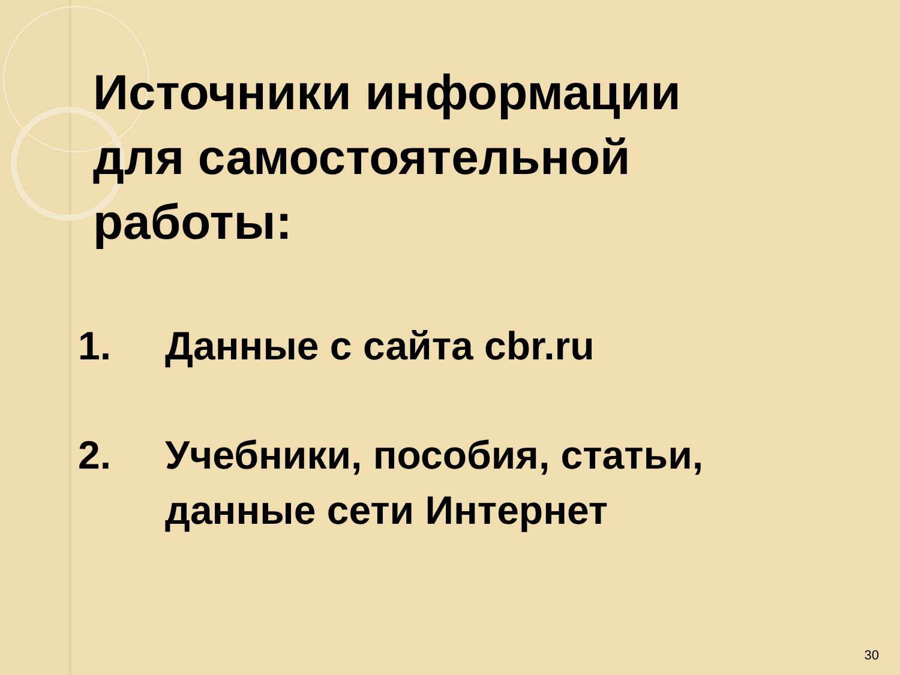Источники информации
для самостоятельной
работы:
1. Данные с сайта cbr.ru
2. Учебники, пособия, статьи,
данные сети Интернет
30